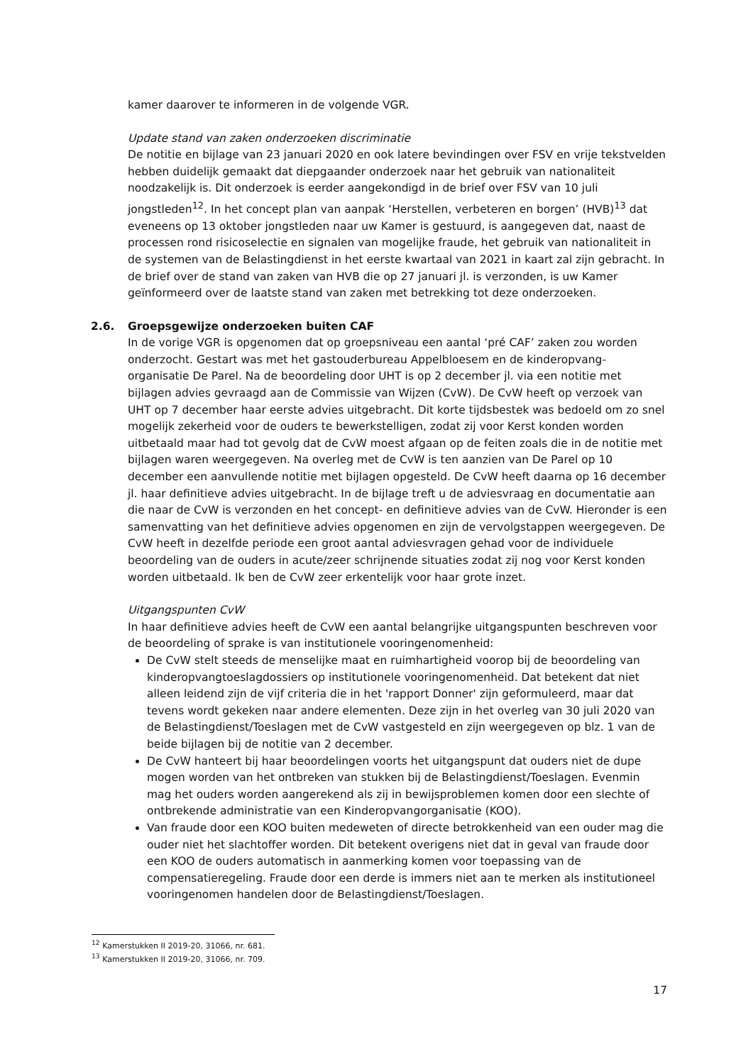kamer daarover te informeren in de volgende VGR.
Update stand van zaken onderzoeken discriminatie
De notitie en bijlage van 23 januari 2020 en ook latere bevindingen over FSV en vrije tekstvelden hebben duidelijk gemaakt dat diepgaander onderzoek naar het gebruik van nationaliteit noodzakelijk is. Dit onderzoek is eerder aangekondigd in de brief over FSV van 10 juli jongstleden<sup>12</sup>. In het concept plan van aanpak ‘Herstellen, verbeteren en borgen’ (HVB)<sup>13</sup> dat eveneens op 13 oktober jongstleden naar uw Kamer is gestuurd, is aangegeven dat, naast de processen rond risicoselectie en signalen van mogelijke fraude, het gebruik van nationaliteit in de systemen van de Belastingdienst in het eerste kwartaal van 2021 in kaart zal zijn gebracht. In de brief over de stand van zaken van HVB die op 27 januari jl. is verzonden, is uw Kamer geïnformeerd over de laatste stand van zaken met betrekking tot deze onderzoeken.
2.6. Groepsgewijze onderzoeken buiten CAF
In de vorige VGR is opgenomen dat op groepsniveau een aantal ‘pré CAF’ zaken zou worden onderzocht. Gestart was met het gastouderbureau Appelbloesem en de kinderopvang-organisatie De Parel. Na de beoordeling door UHT is op 2 december jl. via een notitie met bijlagen advies gevraagd aan de Commissie van Wijzen (CvW). De CvW heeft op verzoek van UHT op 7 december haar eerste advies uitgebracht. Dit korte tijdsbestek was bedoeld om zo snel mogelijk zekerheid voor de ouders te bewerkstelligen, zodat zij voor Kerst konden worden uitbetaald maar had tot gevolg dat de CvW moest afgaan op de feiten zoals die in de notitie met bijlagen waren weergegeven. Na overleg met de CvW is ten aanzien van De Parel op 10 december een aanvullende notitie met bijlagen opgesteld. De CvW heeft daarna op 16 december jl. haar definitieve advies uitgebracht. In de bijlage treft u de adviesvraag en documentatie aan die naar de CvW is verzonden en het concept- en definitieve advies van de CvW. Hieronder is een samenvatting van het definitieve advies opgenomen en zijn de vervolgstappen weergegeven. De CvW heeft in dezelfde periode een groot aantal adviesvragen gehad voor de individuele beoordeling van de ouders in acute/zeer schrijnende situaties zodat zij nog voor Kerst konden worden uitbetaald. Ik ben de CvW zeer erkentelijk voor haar grote inzet.
Uitgangspunten CvW
In haar definitieve advies heeft de CvW een aantal belangrijke uitgangspunten beschreven voor de beoordeling of sprake is van institutionele vooringenomenheid:
De CvW stelt steeds de menselijke maat en ruimhartigheid voorop bij de beoordeling van kinderopvangtoeslagdossiers op institutionele vooringenomenheid. Dat betekent dat niet alleen leidend zijn de vijf criteria die in het 'rapport Donner' zijn geformuleerd, maar dat tevens wordt gekeken naar andere elementen. Deze zijn in het overleg van 30 juli 2020 van de Belastingdienst/Toeslagen met de CvW vastgesteld en zijn weergegeven op blz. 1 van de beide bijlagen bij de notitie van 2 december.
De CvW hanteert bij haar beoordelingen voorts het uitgangspunt dat ouders niet de dupe mogen worden van het ontbreken van stukken bij de Belastingdienst/Toeslagen. Evenmin mag het ouders worden aangerekend als zij in bewijsproblemen komen door een slechte of ontbrekende administratie van een Kinderopvangorganisatie (KOO).
Van fraude door een KOO buiten medeweten of directe betrokkenheid van een ouder mag die ouder niet het slachtoffer worden. Dit betekent overigens niet dat in geval van fraude door een KOO de ouders automatisch in aanmerking komen voor toepassing van de compensatieregeling. Fraude door een derde is immers niet aan te merken als institutioneel vooringenomen handelen door de Belastingdienst/Toeslagen.
<sup>12</sup> Kamerstukken II 2019-20, 31066, nr. 681.
<sup>13</sup> Kamerstukken II 2019-20, 31066, nr. 709.
17